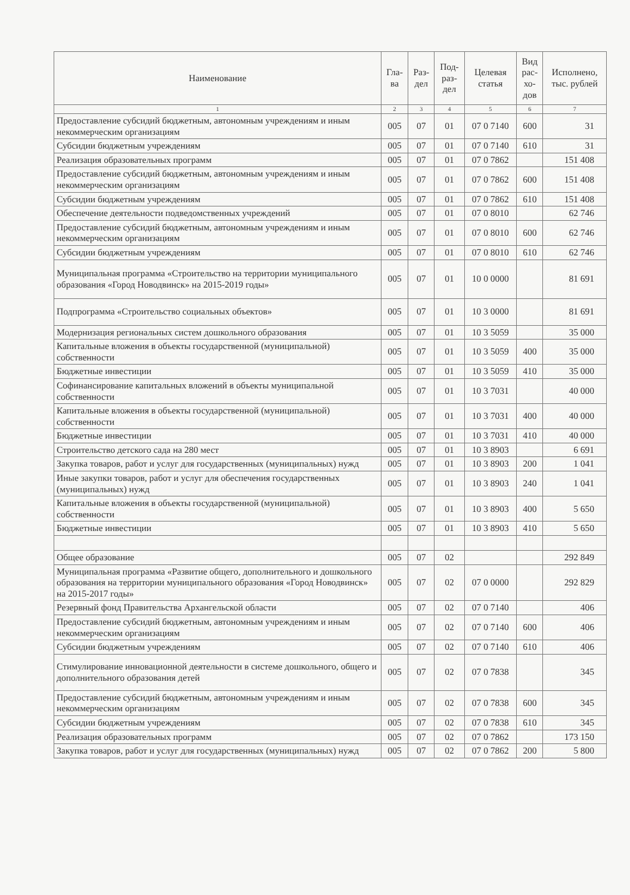| Наименование | Гла- ва | Раз- дел | Под- раз- дел | Целевая статья | Вид рас- хо- дов | Исполнено, тыс. рублей |
| --- | --- | --- | --- | --- | --- | --- |
| 1 | 2 | 3 | 4 | 5 | 6 | 7 |
| Предоставление субсидий бюджетным, автономным учреждениям и иным некоммерческим организациям | 005 | 07 | 01 | 07 0 7140 | 600 | 31 |
| Субсидии бюджетным учреждениям | 005 | 07 | 01 | 07 0 7140 | 610 | 31 |
| Реализация образовательных программ | 005 | 07 | 01 | 07 0 7862 | | 151 408 |
| Предоставление субсидий бюджетным, автономным учреждениям и иным некоммерческим организациям | 005 | 07 | 01 | 07 0 7862 | 600 | 151 408 |
| Субсидии бюджетным учреждениям | 005 | 07 | 01 | 07 0 7862 | 610 | 151 408 |
| Обеспечение деятельности подведомственных учреждений | 005 | 07 | 01 | 07 0 8010 | | 62 746 |
| Предоставление субсидий бюджетным, автономным учреждениям и иным некоммерческим организациям | 005 | 07 | 01 | 07 0 8010 | 600 | 62 746 |
| Субсидии бюджетным учреждениям | 005 | 07 | 01 | 07 0 8010 | 610 | 62 746 |
| Муниципальная программа «Строительство на территории муниципального образования «Город Новодвинск» на 2015-2019 годы» | 005 | 07 | 01 | 10 0 0000 | | 81 691 |
| Подпрограмма «Строительство социальных объектов» | 005 | 07 | 01 | 10 3 0000 | | 81 691 |
| Модернизация региональных систем дошкольного образования | 005 | 07 | 01 | 10 3 5059 | | 35 000 |
| Капитальные вложения в объекты государственной (муниципальной) собственности | 005 | 07 | 01 | 10 3 5059 | 400 | 35 000 |
| Бюджетные инвестиции | 005 | 07 | 01 | 10 3 5059 | 410 | 35 000 |
| Софинансирование капитальных вложений в объекты муниципальной собственности | 005 | 07 | 01 | 10 3 7031 | | 40 000 |
| Капитальные вложения в объекты государственной (муниципальной) собственности | 005 | 07 | 01 | 10 3 7031 | 400 | 40 000 |
| Бюджетные инвестиции | 005 | 07 | 01 | 10 3 7031 | 410 | 40 000 |
| Строительство детского сада на 280 мест | 005 | 07 | 01 | 10 3 8903 | | 6 691 |
| Закупка товаров, работ и услуг для государственных (муниципальных) нужд | 005 | 07 | 01 | 10 3 8903 | 200 | 1 041 |
| Иные закупки товаров, работ и услуг для обеспечения государственных (муниципальных) нужд | 005 | 07 | 01 | 10 3 8903 | 240 | 1 041 |
| Капитальные вложения в объекты государственной (муниципальной) собственности | 005 | 07 | 01 | 10 3 8903 | 400 | 5 650 |
| Бюджетные инвестиции | 005 | 07 | 01 | 10 3 8903 | 410 | 5 650 |
| Общее образование | 005 | 07 | 02 | | | 292 849 |
| Муниципальная программа «Развитие общего, дополнительного и дошкольного образования на территории муниципального образования «Город Новодвинск» на 2015-2017 годы» | 005 | 07 | 02 | 07 0 0000 | | 292 829 |
| Резервный фонд Правительства Архангельской области | 005 | 07 | 02 | 07 0 7140 | | 406 |
| Предоставление субсидий бюджетным, автономным учреждениям и иным некоммерческим организациям | 005 | 07 | 02 | 07 0 7140 | 600 | 406 |
| Субсидии бюджетным учреждениям | 005 | 07 | 02 | 07 0 7140 | 610 | 406 |
| Стимулирование инновационной деятельности в системе дошкольного, общего и дополнительного образования детей | 005 | 07 | 02 | 07 0 7838 | | 345 |
| Предоставление субсидий бюджетным, автономным учреждениям и иным некоммерческим организациям | 005 | 07 | 02 | 07 0 7838 | 600 | 345 |
| Субсидии бюджетным учреждениям | 005 | 07 | 02 | 07 0 7838 | 610 | 345 |
| Реализация образовательных программ | 005 | 07 | 02 | 07 0 7862 | | 173 150 |
| Закупка товаров, работ и услуг для государственных (муниципальных) нужд | 005 | 07 | 02 | 07 0 7862 | 200 | 5 800 |